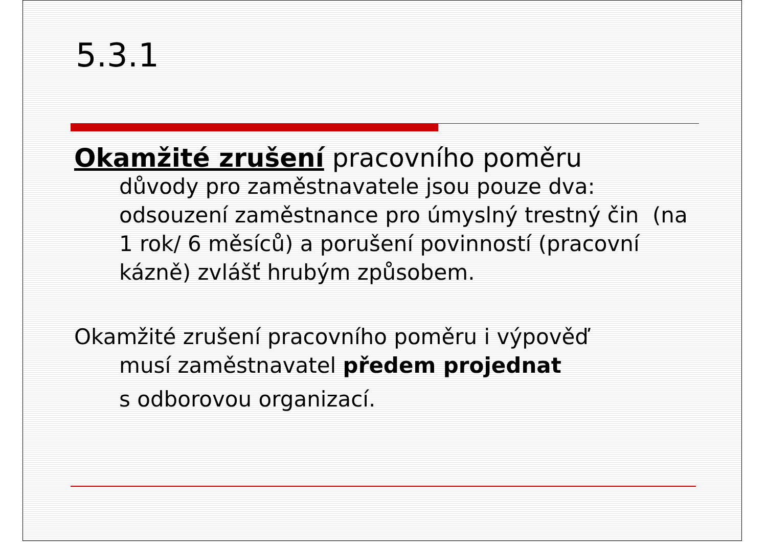5.3.1
Okamžité zrušení pracovního poměru
důvody pro zaměstnavatele jsou pouze dva: odsouzení zaměstnance pro úmyslný trestný čin (na 1 rok/ 6 měsíců) a porušení povinností (pracovní kázně) zvlášť hrubým způsobem.
Okamžité zrušení pracovního poměru i výpověď
musí zaměstnavatel předem projednat
s odborovou organizací.